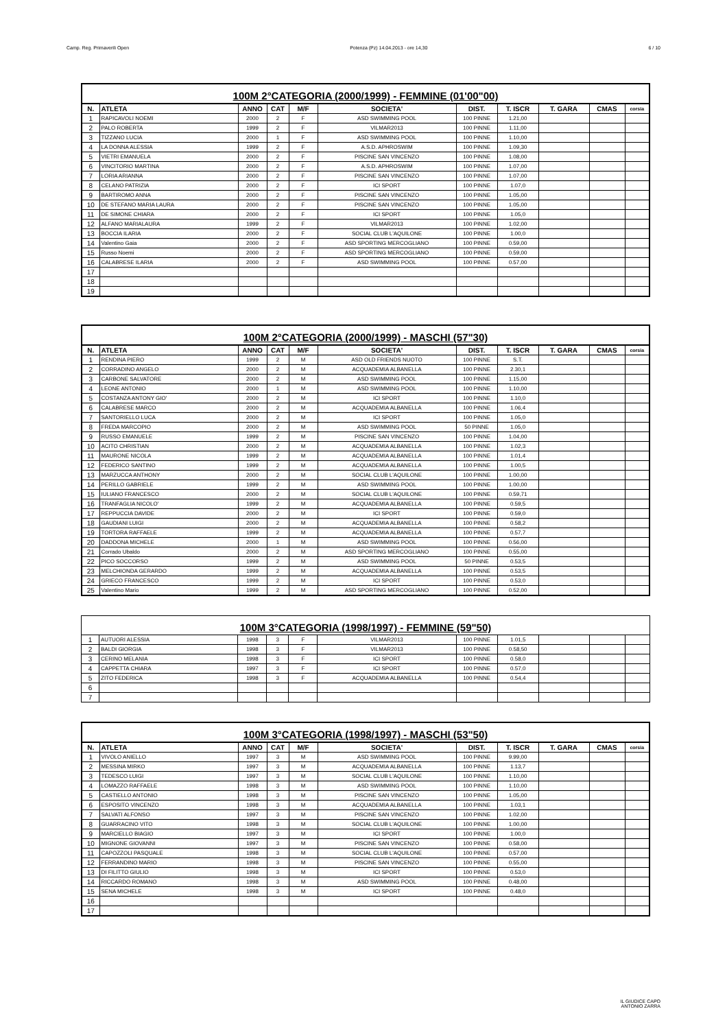Camp. Reg. Primaverili Open Potenza (Pz) 14.04.2013 - ore 14,30 6 / 10
100M 2°CATEGORIA (2000/1999) - FEMMINE (01'00"00)
| N. | ATLETA | ANNO | CAT | M/F | SOCIETA' | DIST. | T. ISCR | T. GARA | CMAS | corsia |
| --- | --- | --- | --- | --- | --- | --- | --- | --- | --- | --- |
| 1 | RAPICAVOLI NOEMI | 2000 | 2 | F | ASD SWIMMING POOL | 100 PINNE | 1.21,00 | | | |
| 2 | PALO ROBERTA | 1999 | 2 | F | VILMAR2013 | 100 PINNE | 1.11,00 | | | |
| 3 | TIZZANO LUCIA | 2000 | 1 | F | ASD SWIMMING POOL | 100 PINNE | 1.10,00 | | | |
| 4 | LA DONNA ALESSIA | 1999 | 2 | F | A.S.D. APHROSWIM | 100 PINNE | 1.09,30 | | | |
| 5 | VIETRI EMANUELA | 2000 | 2 | F | PISCINE SAN VINCENZO | 100 PINNE | 1.08,00 | | | |
| 6 | VINCITORIO MARTINA | 2000 | 2 | F | A.S.D. APHROSWIM | 100 PINNE | 1.07,00 | | | |
| 7 | LORIA ARIANNA | 2000 | 2 | F | PISCINE SAN VINCENZO | 100 PINNE | 1.07,00 | | | |
| 8 | CELANO PATRIZIA | 2000 | 2 | F | ICI SPORT | 100 PINNE | 1.07,0 | | | |
| 9 | BARTIROMO ANNA | 2000 | 2 | F | PISCINE SAN VINCENZO | 100 PINNE | 1.05,00 | | | |
| 10 | DE STEFANO MARIA LAURA | 2000 | 2 | F | PISCINE SAN VINCENZO | 100 PINNE | 1.05,00 | | | |
| 11 | DE SIMONE CHIARA | 2000 | 2 | F | ICI SPORT | 100 PINNE | 1.05,0 | | | |
| 12 | ALFANO MARIALAURA | 1999 | 2 | F | VILMAR2013 | 100 PINNE | 1.02,00 | | | |
| 13 | BOCCIA ILARIA | 2000 | 2 | F | SOCIAL CLUB L'AQUILONE | 100 PINNE | 1.00,0 | | | |
| 14 | Valentino Gaia | 2000 | 2 | F | ASD SPORTING MERCOGLIANO | 100 PINNE | 0.59,00 | | | |
| 15 | Russo Noemi | 2000 | 2 | F | ASD SPORTING MERCOGLIANO | 100 PINNE | 0.59,00 | | | |
| 16 | CALABRESE ILARIA | 2000 | 2 | F | ASD SWIMMING POOL | 100 PINNE | 0.57,00 | | | |
| 17 | | | | | | | | | | |
| 18 | | | | | | | | | | |
| 19 | | | | | | | | | | |
100M 2°CATEGORIA (2000/1999) - MASCHI (57"30)
| N. | ATLETA | ANNO | CAT | M/F | SOCIETA' | DIST. | T. ISCR | T. GARA | CMAS | corsia |
| --- | --- | --- | --- | --- | --- | --- | --- | --- | --- | --- |
| 1 | RENDINA PIERO | 1999 | 2 | M | ASD OLD FRIENDS NUOTO | 100 PINNE | S.T. | | | |
| 2 | CORRADINO ANGELO | 2000 | 2 | M | ACQUADEMIA ALBANELLA | 100 PINNE | 2.30,1 | | | |
| 3 | CARBONE SALVATORE | 2000 | 2 | M | ASD SWIMMING POOL | 100 PINNE | 1.15,00 | | | |
| 4 | LEONE ANTONIO | 2000 | 1 | M | ASD SWIMMING POOL | 100 PINNE | 1.10,00 | | | |
| 5 | COSTANZA ANTONY GIO' | 2000 | 2 | M | ICI SPORT | 100 PINNE | 1.10,0 | | | |
| 6 | CALABRESE MARCO | 2000 | 2 | M | ACQUADEMIA ALBANELLA | 100 PINNE | 1.06,4 | | | |
| 7 | SANTORIELLO LUCA | 2000 | 2 | M | ICI SPORT | 100 PINNE | 1.05,0 | | | |
| 8 | FREDA MARCOPIO | 2000 | 2 | M | ASD SWIMMING POOL | 50 PINNE | 1.05,0 | | | |
| 9 | RUSSO EMANUELE | 1999 | 2 | M | PISCINE SAN VINCENZO | 100 PINNE | 1.04,00 | | | |
| 10 | ACITO CHRISTIAN | 2000 | 2 | M | ACQUADEMIA ALBANELLA | 100 PINNE | 1.02,3 | | | |
| 11 | MAURONE NICOLA | 1999 | 2 | M | ACQUADEMIA ALBANELLA | 100 PINNE | 1.01,4 | | | |
| 12 | FEDERICO SANTINO | 1999 | 2 | M | ACQUADEMIA ALBANELLA | 100 PINNE | 1.00,5 | | | |
| 13 | MARZUCCA ANTHONY | 2000 | 2 | M | SOCIAL CLUB L'AQUILONE | 100 PINNE | 1.00,00 | | | |
| 14 | PERILLO GABRIELE | 1999 | 2 | M | ASD SWIMMING POOL | 100 PINNE | 1.00,00 | | | |
| 15 | IULIANO FRANCESCO | 2000 | 2 | M | SOCIAL CLUB L'AQUILONE | 100 PINNE | 0.59,71 | | | |
| 16 | TRANFAGLIA NICOLO' | 1999 | 2 | M | ACQUADEMIA ALBANELLA | 100 PINNE | 0.59,5 | | | |
| 17 | REPPUCCIA DAVIDE | 2000 | 2 | M | ICI SPORT | 100 PINNE | 0.59,0 | | | |
| 18 | GAUDIANI LUIGI | 2000 | 2 | M | ACQUADEMIA ALBANELLA | 100 PINNE | 0.58,2 | | | |
| 19 | TORTORA RAFFAELE | 1999 | 2 | M | ACQUADEMIA ALBANELLA | 100 PINNE | 0.57,7 | | | |
| 20 | DADDONA MICHELE | 2000 | 1 | M | ASD SWIMMING POOL | 100 PINNE | 0.56,00 | | | |
| 21 | Corrado Ubaldo | 2000 | 2 | M | ASD SPORTING MERCOGLIANO | 100 PINNE | 0.55,00 | | | |
| 22 | PICO SOCCORSO | 1999 | 2 | M | ASD SWIMMING POOL | 50 PINNE | 0.53,5 | | | |
| 23 | MELCHIONDA GERARDO | 1999 | 2 | M | ACQUADEMIA ALBANELLA | 100 PINNE | 0.53,5 | | | |
| 24 | GRIECO FRANCESCO | 1999 | 2 | M | ICI SPORT | 100 PINNE | 0.53,0 | | | |
| 25 | Valentino Mario | 1999 | 2 | M | ASD SPORTING MERCOGLIANO | 100 PINNE | 0.52,00 | | | |
100M 3°CATEGORIA (1998/1997) - FEMMINE (59"50)
| 1 | AUTUORI ALESSIA | 1998 | 3 | F | VILMAR2013 | 100 PINNE | 1.01,5 | | | |
| 2 | BALDI GIORGIA | 1998 | 3 | F | VILMAR2013 | 100 PINNE | 0.58,50 | | | |
| 3 | CERINO MELANIA | 1998 | 3 | F | ICI SPORT | 100 PINNE | 0.58,0 | | | |
| 4 | CAPPETTA CHIARA | 1997 | 3 | F | ICI SPORT | 100 PINNE | 0.57,0 | | | |
| 5 | ZITO FEDERICA | 1998 | 3 | F | ACQUADEMIA ALBANELLA | 100 PINNE | 0.54,4 | | | |
| 6 | | | | | | | | | | |
| 7 | | | | | | | | | | |
100M 3°CATEGORIA (1998/1997) - MASCHI (53"50)
| N. | ATLETA | ANNO | CAT | M/F | SOCIETA' | DIST. | T. ISCR | T. GARA | CMAS | corsia |
| --- | --- | --- | --- | --- | --- | --- | --- | --- | --- | --- |
| 1 | VIVOLO ANIELLO | 1997 | 3 | M | ASD SWIMMING POOL | 100 PINNE | 9.99,00 | | | |
| 2 | MESSINA MIRKO | 1997 | 3 | M | ACQUADEMIA ALBANELLA | 100 PINNE | 1.13,7 | | | |
| 3 | TEDESCO LUIGI | 1997 | 3 | M | SOCIAL CLUB L'AQUILONE | 100 PINNE | 1.10,00 | | | |
| 4 | LOMAZZO RAFFAELE | 1998 | 3 | M | ASD SWIMMING POOL | 100 PINNE | 1.10,00 | | | |
| 5 | CASTIELLO ANTONIO | 1998 | 3 | M | PISCINE SAN VINCENZO | 100 PINNE | 1.05,00 | | | |
| 6 | ESPOSITO VINCENZO | 1998 | 3 | M | ACQUADEMIA ALBANELLA | 100 PINNE | 1.03,1 | | | |
| 7 | SALVATI ALFONSO | 1997 | 3 | M | PISCINE SAN VINCENZO | 100 PINNE | 1.02,00 | | | |
| 8 | GUARRACINO VITO | 1998 | 3 | M | SOCIAL CLUB L'AQUILONE | 100 PINNE | 1.00,00 | | | |
| 9 | MARCIELLO BIAGIO | 1997 | 3 | M | ICI SPORT | 100 PINNE | 1.00,0 | | | |
| 10 | MIGNONE GIOVANNI | 1997 | 3 | M | PISCINE SAN VINCENZO | 100 PINNE | 0.58,00 | | | |
| 11 | CAPOZZOLI PASQUALE | 1998 | 3 | M | SOCIAL CLUB L'AQUILONE | 100 PINNE | 0.57,00 | | | |
| 12 | FERRANDINO MARIO | 1998 | 3 | M | PISCINE SAN VINCENZO | 100 PINNE | 0.55,00 | | | |
| 13 | DI FILITTO GIULIO | 1998 | 3 | M | ICI SPORT | 100 PINNE | 0.53,0 | | | |
| 14 | RICCARDO ROMANO | 1998 | 3 | M | ASD SWIMMING POOL | 100 PINNE | 0.48,00 | | | |
| 15 | SENA MICHELE | 1998 | 3 | M | ICI SPORT | 100 PINNE | 0.48,0 | | | |
| 16 | | | | | | | | | | |
| 17 | | | | | | | | | | |
IL GIUDICE CAPO
ANTONIO ZARRA